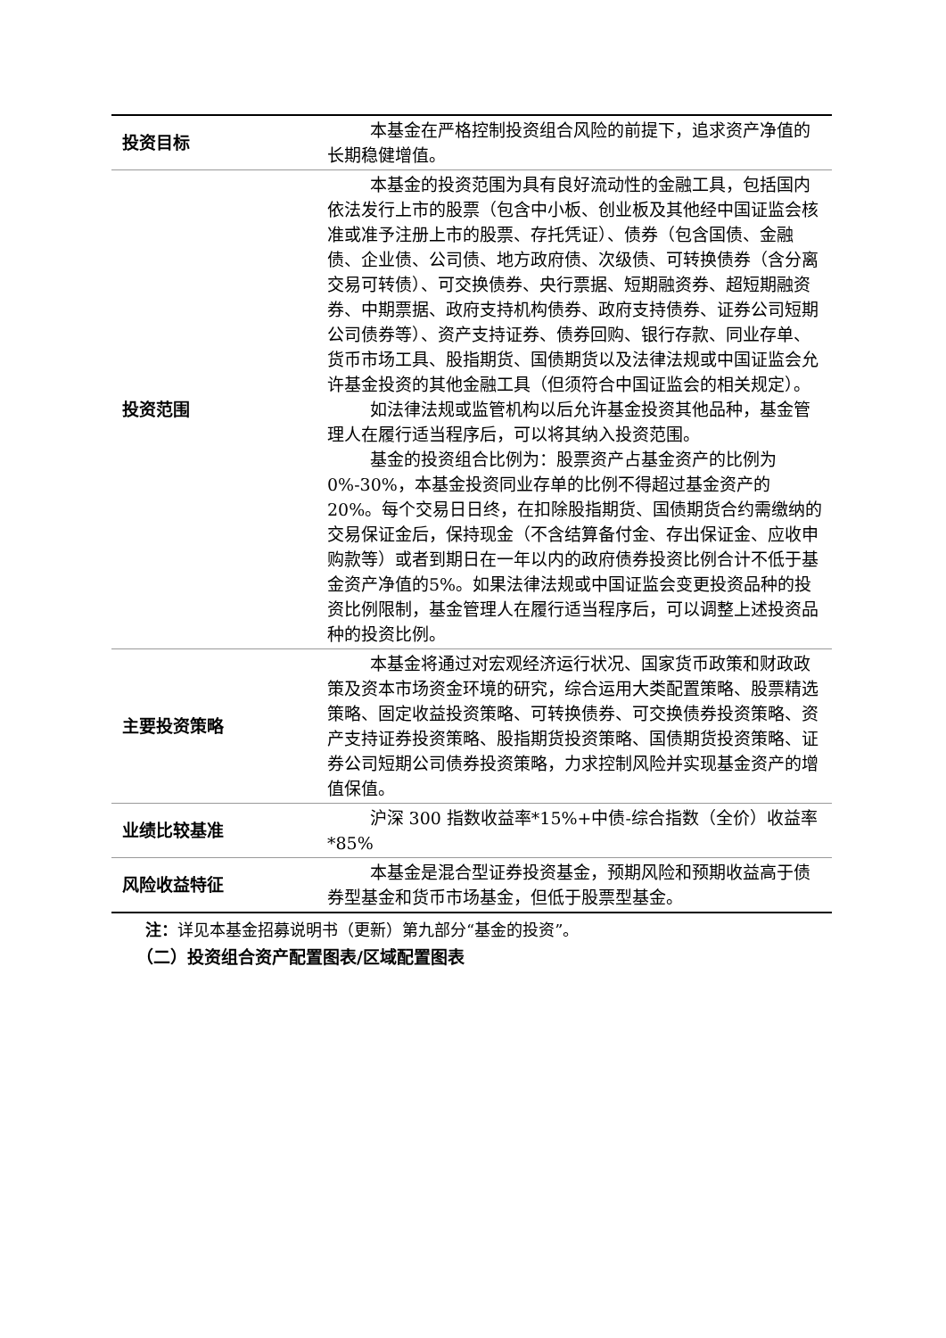| 投资目标 | 本基金在严格控制投资组合风险的前提下，追求资产净值的长期稳健增值。 |
| 投资范围 | 本基金的投资范围为具有良好流动性的金融工具，包括国内依法发行上市的股票（包含中小板、创业板及其他经中国证监会核准或准予注册上市的股票、存托凭证）、债券（包含国债、金融债、企业债、公司债、地方政府债、次级债、可转换债券（含分离交易可转债）、可交换债券、央行票据、短期融资券、超短期融资券、中期票据、政府支持机构债券、政府支持债券、证券公司短期公司债券等）、资产支持证券、债券回购、银行存款、同业存单、货币市场工具、股指期货、国债期货以及法律法规或中国证监会允许基金投资的其他金融工具（但须符合中国证监会的相关规定）。 如法律法规或监管机构以后允许基金投资其他品种，基金管理人在履行适当程序后，可以将其纳入投资范围。 基金的投资组合比例为：股票资产占基金资产的比例为0%-30%，本基金投资同业存单的比例不得超过基金资产的20%。每个交易日日终，在扣除股指期货、国债期货合约需缴纳的交易保证金后，保持现金（不含结算备付金、存出保证金、应收申购款等）或者到期日在一年以内的政府债券投资比例合计不低于基金资产净值的5%。如果法律法规或中国证监会变更投资品种的投资比例限制，基金管理人在履行适当程序后，可以调整上述投资品种的投资比例。 |
| 主要投资策略 | 本基金将通过对宏观经济运行状况、国家货币政策和财政政策及资本市场资金环境的研究，综合运用大类配置策略、股票精选策略、固定收益投资策略、可转换债券、可交换债券投资策略、资产支持证券投资策略、股指期货投资策略、国债期货投资策略、证券公司短期公司债券投资策略，力求控制风险并实现基金资产的增值保值。 |
| 业绩比较基准 | 沪深 300 指数收益率*15%+中债-综合指数（全价）收益率*85% |
| 风险收益特征 | 本基金是混合型证券投资基金，预期风险和预期收益高于债券型基金和货币市场基金，但低于股票型基金。 |
注：详见本基金招募说明书（更新）第九部分“基金的投资”。
（二）投资组合资产配置图表/区域配置图表